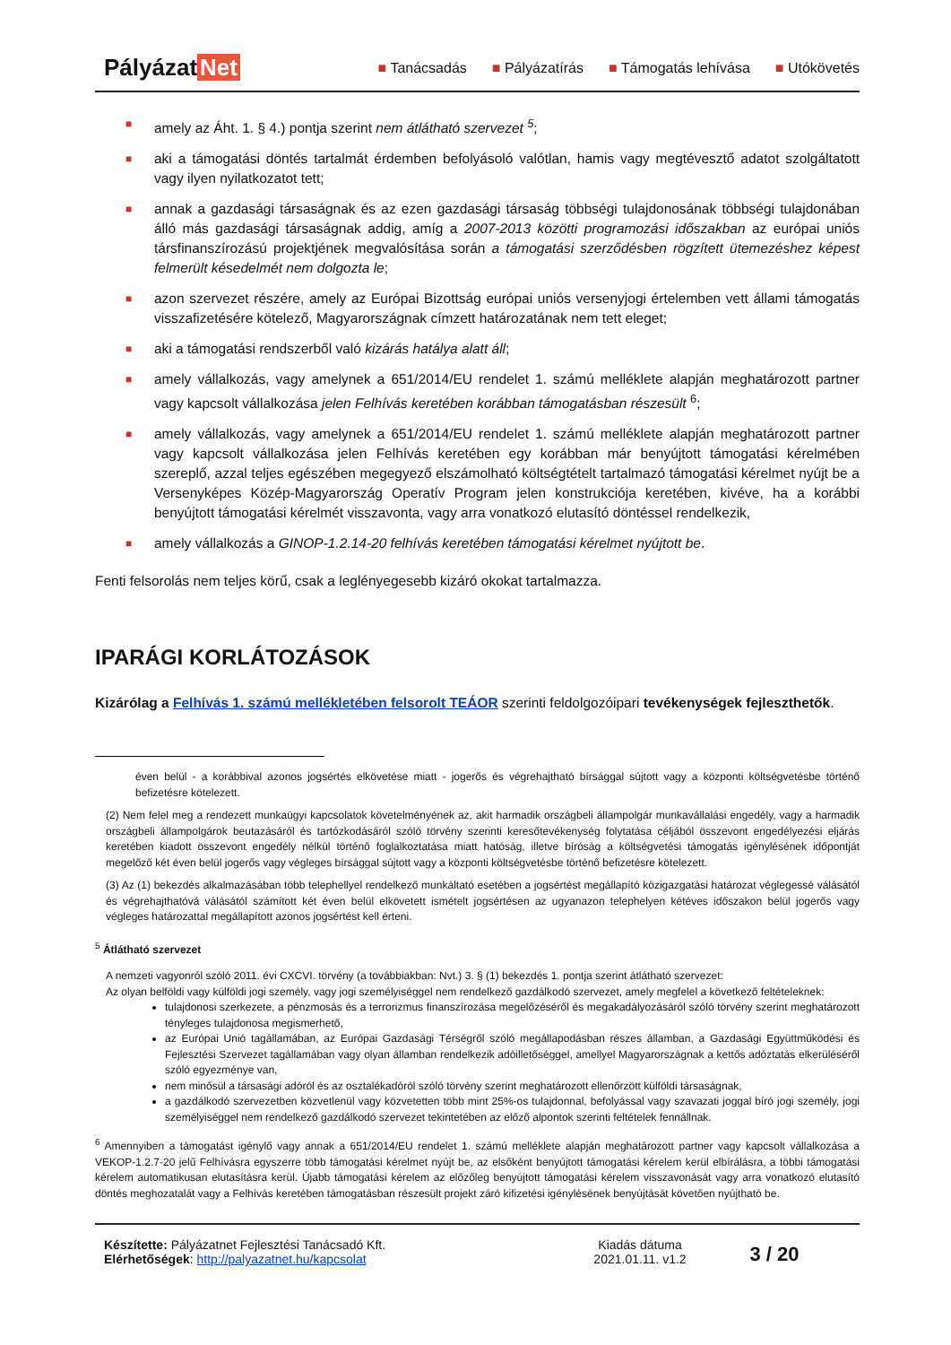Pályázat Net
■ Tanácsadás ■ Pályázatírás ■ Támogatás lehívása ■ Utókövetés
■ amely az Áht. 1. § 4.) pontja szerint nem átlátható szervezet <sup>5</sup>;
■ aki a támogatási döntés tartalmát érdemben befolyásoló valótlan, hamis vagy megtévesztő adatot szolgáltatott vagy ilyen nyilatkozatot tett;
■ annak a gazdasági társaságnak és az ezen gazdasági társaság többségi tulajdonosának többségi tulajdonában álló más gazdasági társaságnak addig, amíg a 2007-2013 közötti programozási időszakban az európai uniós társfinanszírozású projektjének megvalósítása során a támogatási szerződésben rögzített ütemezéshez képest felmerült késedelmét nem dolgozta le;
■ azon szervezet részére, amely az Európai Bizottság európai uniós versenyjogi értelemben vett állami támogatás visszafizetésére kötelező, Magyarországnak címzett határozatának nem tett eleget;
■ aki a támogatási rendszerből való kizárás hatálya alatt áll;
■ amely vállalkozás, vagy amelynek a 651/2014/EU rendelet 1. számú melléklete alapján meghatározott partner vagy kapcsolt vállalkozása jelen Felhívás keretében korábban támogatásban részesült <sup>6</sup>;
■ amely vállalkozás, vagy amelynek a 651/2014/EU rendelet 1. számú melléklete alapján meghatározott partner vagy kapcsolt vállalkozása jelen Felhívás keretében egy korábban már benyújtott támogatási kérelmében szereplő, azzal teljes egészében megegyező elszámolható költségtételt tartalmazó támogatási kérelmet nyújt be a Versenyképes Közép-Magyarország Operatív Program jelen konstrukciója keretében, kivéve, ha a korábbi benyújtott támogatási kérelmét visszavonta, vagy arra vonatkozó elutasító döntéssel rendelkezik,
■ amely vállalkozás a GINOP-1.2.14-20 felhívás keretében támogatási kérelmet nyújtott be.
Fenti felsorolás nem teljes körű, csak a leglényegesebb kizáró okokat tartalmazza.
IPARÁGI KORLÁTOZÁSOK
Kizárólag a Felhívás 1. számú mellékletében felsorolt TEÁOR szerinti feldolgozóipari tevékenységek fejleszthetők.
éven belül - a korábbival azonos jogsértés elkövetése miatt - jogerős és végrehajtható bírsággal sújtott vagy a központi költségvetésbe történő befizetésre kötelezett.
(2) Nem felel meg a rendezett munkaügyi kapcsolatok követelményének az, akit harmadik országbeli állampolgár munkavállalási engedély, vagy a harmadik országbeli állampolgárok beutazásáról és tartózkodásáról szóló törvény szerinti keresőtevékenység folytatása céljából összevont engedélyezési eljárás keretében kiadott összevont engedély nélkül történő foglalkoztatása miatt hatóság, illetve bíróság a költségvetési támogatás igénylésének időpontját megelőző két éven belül jogerős vagy végleges bírsággal sújtott vagy a központi költségvetésbe történő befizetésre kötelezett.
(3) Az (1) bekezdés alkalmazásában több telephellyel rendelkező munkáltató esetében a jogsértést megállapító közigazgatási határozat véglegessé válásától és végrehajthatóvá válásától számított két éven belül elkövetett ismételt jogsértésen az ugyanazon telephelyen kétéves időszakon belül jogerős vagy végleges határozattal megállapított azonos jogsértést kell érteni.
<sup>5</sup> Átlátható szervezet
A nemzeti vagyonról szóló 2011. évi CXCVI. törvény (a továbbiakban: Nvt.) 3. § (1) bekezdés 1. pontja szerint átlátható szervezet:
Az olyan belföldi vagy külföldi jogi személy, vagy jogi személyiséggel nem rendelkező gazdálkodó szervezet, amely megfelel a következő feltételeknek:
tulajdonosi szerkezete, a pénzmosás és a terrorizmus finanszírozása megelőzéséről és megakadályozásáról szóló törvény szerint meghatározott tényleges tulajdonosa megismerhető,
az Európai Unió tagállamában, az Európai Gazdasági Térségről szóló megállapodásban részes államban, a Gazdasági Együttműködési és Fejlesztési Szervezet tagállamában vagy olyan államban rendelkezik adóilletőséggel, amellyel Magyarországnak a kettős adóztatás elkerüléséről szóló egyezménye van,
nem minősül a társasági adóról és az osztalékadóról szóló törvény szerint meghatározott ellenőrzött külföldi társaságnak,
a gazdálkodó szervezetben közvetlenül vagy közvetetten több mint 25%-os tulajdonnal, befolyással vagy szavazati joggal bíró jogi személy, jogi személyiséggel nem rendelkező gazdálkodó szervezet tekintetében az előző alpontok szerinti feltételek fennállnak.
<sup>6</sup> Amennyiben a támogatást igénylő vagy annak a 651/2014/EU rendelet 1. számú melléklete alapján meghatározott partner vagy kapcsolt vállalkozása a VEKOP-1.2.7-20 jelű Felhívásra egyszerre több támogatási kérelmet nyújt be, az elsőként benyújtott támogatási kérelem kerül elbírálásra, a többi támogatási kérelem automatikusan elutasításra kerül. Újabb támogatási kérelem az előzőleg benyújtott támogatási kérelem visszavonását vagy arra vonatkozó elutasító döntés meghozatalát vagy a Felhívás keretében támogatásban részesült projekt záró kifizetési igénylésének benyújtását követően nyújtható be.
Készítette: Pályázatnet Fejlesztési Tanácsadó Kft.
Elérhetőségek: http://palyazatnet.hu/kapcsolat
Kiadás dátuma
2021.01.11. v1.2
3 / 20